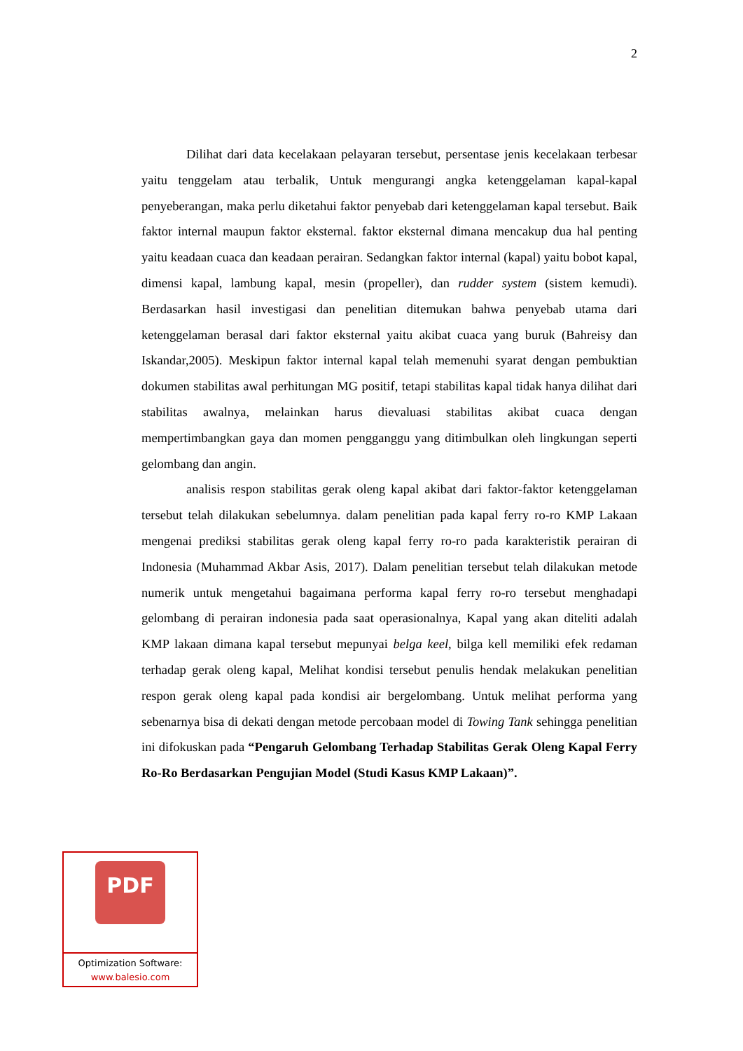2
Dilihat dari data kecelakaan pelayaran tersebut, persentase jenis kecelakaan terbesar yaitu tenggelam atau terbalik, Untuk mengurangi angka ketenggelaman kapal-kapal penyeberangan, maka perlu diketahui faktor penyebab dari ketenggelaman kapal tersebut. Baik faktor internal maupun faktor eksternal. faktor eksternal dimana mencakup dua hal penting yaitu keadaan cuaca dan keadaan perairan. Sedangkan faktor internal (kapal) yaitu bobot kapal, dimensi kapal, lambung kapal, mesin (propeller), dan rudder system (sistem kemudi). Berdasarkan hasil investigasi dan penelitian ditemukan bahwa penyebab utama dari ketenggelaman berasal dari faktor eksternal yaitu akibat cuaca yang buruk (Bahreisy dan Iskandar,2005). Meskipun faktor internal kapal telah memenuhi syarat dengan pembuktian dokumen stabilitas awal perhitungan MG positif, tetapi stabilitas kapal tidak hanya dilihat dari stabilitas awalnya, melainkan harus dievaluasi stabilitas akibat cuaca dengan mempertimbangkan gaya dan momen pengganggu yang ditimbulkan oleh lingkungan seperti gelombang dan angin.
analisis respon stabilitas gerak oleng kapal akibat dari faktor-faktor ketenggelaman tersebut telah dilakukan sebelumnya. dalam penelitian pada kapal ferry ro-ro KMP Lakaan mengenai prediksi stabilitas gerak oleng kapal ferry ro-ro pada karakteristik perairan di Indonesia (Muhammad Akbar Asis, 2017). Dalam penelitian tersebut telah dilakukan metode numerik untuk mengetahui bagaimana performa kapal ferry ro-ro tersebut menghadapi gelombang di perairan indonesia pada saat operasionalnya, Kapal yang akan diteliti adalah KMP lakaan dimana kapal tersebut mepunyai belga keel, bilga kell memiliki efek redaman terhadap gerak oleng kapal, Melihat kondisi tersebut penulis hendak melakukan penelitian respon gerak oleng kapal pada kondisi air bergelombang. Untuk melihat performa yang sebenarnya bisa di dekati dengan metode percobaan model di Towing Tank sehingga penelitian ini difokuskan pada “Pengaruh Gelombang Terhadap Stabilitas Gerak Oleng Kapal Ferry Ro-Ro Berdasarkan Pengujian Model (Studi Kasus KMP Lakaan)”.
PDF
Optimization Software:
www.balesio.com